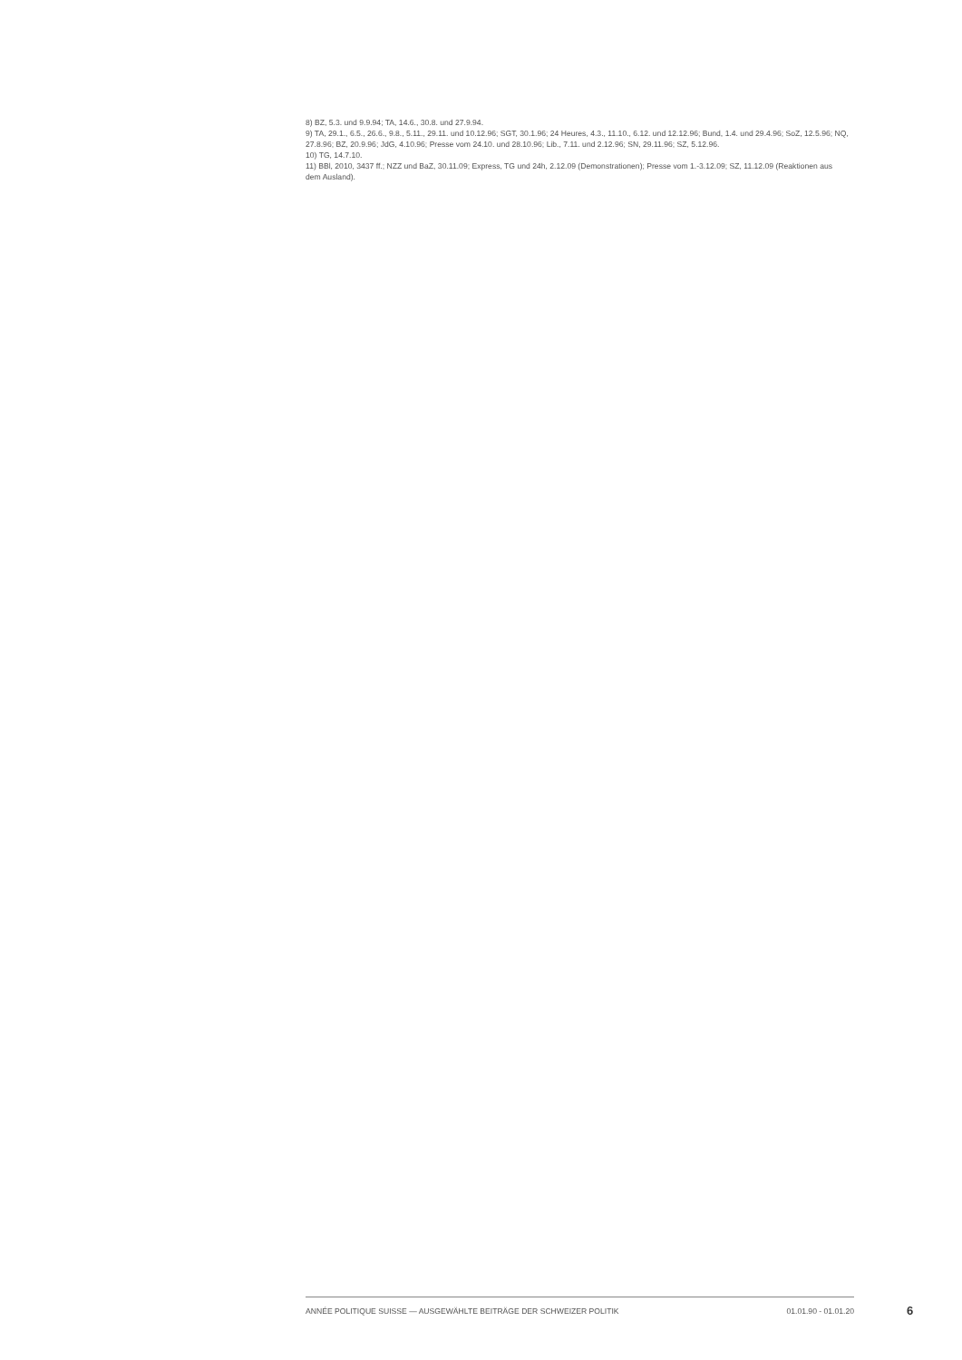8) BZ, 5.3. und 9.9.94; TA, 14.6., 30.8. und 27.9.94.
9) TA, 29.1., 6.5., 26.6., 9.8., 5.11., 29.11. und 10.12.96; SGT, 30.1.96; 24 Heures, 4.3., 11.10., 6.12. und 12.12.96; Bund, 1.4. und 29.4.96; SoZ, 12.5.96; NQ, 27.8.96; BZ, 20.9.96; JdG, 4.10.96; Presse vom 24.10. und 28.10.96; Lib., 7.11. und 2.12.96; SN, 29.11.96; SZ, 5.12.96.
10) TG, 14.7.10.
11) BBl, 2010, 3437 ff.; NZZ und BaZ, 30.11.09; Express, TG und 24h, 2.12.09 (Demonstrationen); Presse vom 1.-3.12.09; SZ, 11.12.09 (Reaktionen aus dem Ausland).
ANNÉE POLITIQUE SUISSE — AUSGEWÄHLTE BEITRÄGE DER SCHWEIZER POLITIK 01.01.90 - 01.01.20
6